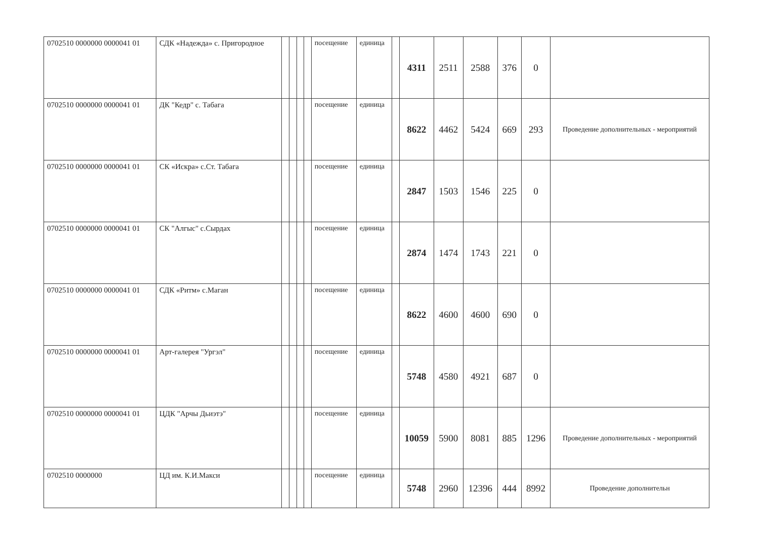| 0702510 0000000 0000041 01 | СДК «Надежда» с. Пригородное | | | | | посещение | единица | | 4311 | 2511 | 2588 | 376 | 0 | |
| 0702510 0000000 0000041 01 | ДК "Кедр" с. Табага | | | | | посещение | единица | | 8622 | 4462 | 5424 | 669 | 293 | Проведение дополнительных - мероприятий |
| 0702510 0000000 0000041 01 | СК «Искра» с.Ст. Табага | | | | | посещение | единица | | 2847 | 1503 | 1546 | 225 | 0 | |
| 0702510 0000000 0000041 01 | СК "Алгыс" с.Сырдах | | | | | посещение | единица | | 2874 | 1474 | 1743 | 221 | 0 | |
| 0702510 0000000 0000041 01 | СДК «Ритм» с.Маган | | | | | посещение | единица | | 8622 | 4600 | 4600 | 690 | 0 | |
| 0702510 0000000 0000041 01 | Арт-галерея "Ургэл" | | | | | посещение | единица | | 5748 | 4580 | 4921 | 687 | 0 | |
| 0702510 0000000 0000041 01 | ЦДК "Арчы Дьиэтэ" | | | | | посещение | единица | | 10059 | 5900 | 8081 | 885 | 1296 | Проведение дополнительных - мероприятий |
| 0702510 0000000 | ЦД им. К.И.Макси | | | | | посещение | единица | | 5748 | 2960 | 12396 | 444 | 8992 | Проведение дополнительн |